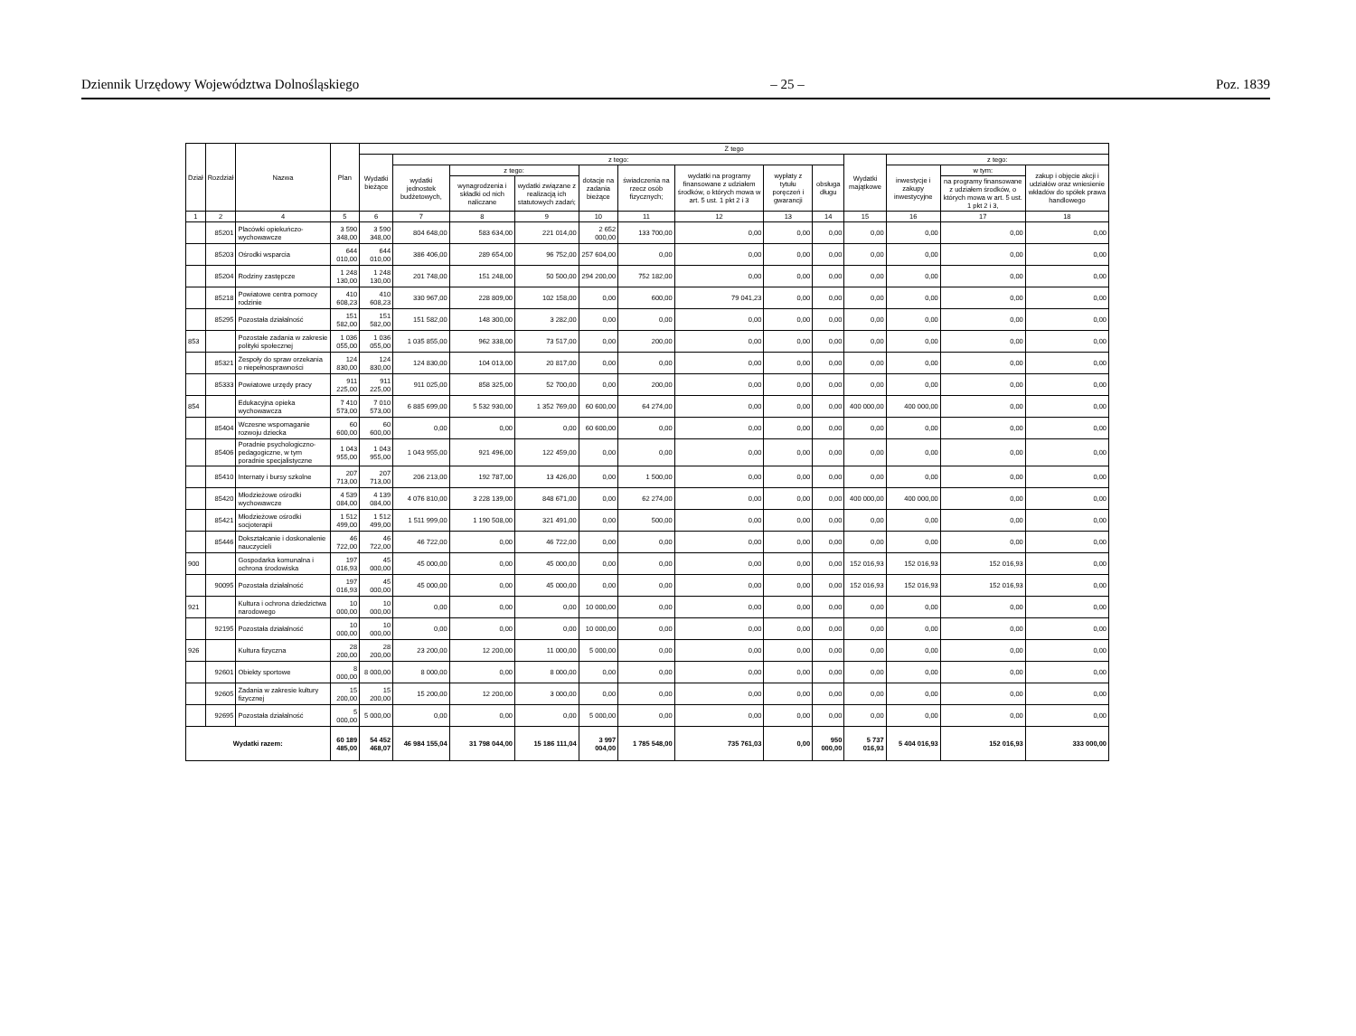Dziennik Urzędowy Województwa Dolnośląskiego – 25 – Poz. 1839
| Dział | Rozdział | Nazwa | Plan | Z tego | | | | | | | | | | | | |
| --- | --- | --- | --- | --- | --- | --- | --- | --- | --- | --- | --- | --- | --- | --- | --- | --- |
| | | | | Wydatki bieżące | z tego: | | | | | | | | Wydatki majątkowe | z tego: | | |
| | | | | | wydatki jednostek budżetowych, | z tego: | | dotacje na zadania bieżące | świadczenia na rzecz osób fizycznych; | wydatki na programy finansowane z udziałem środków, o których mowa w art. 5 ust. 1 pkt 2 i 3 | wypłaty z tytułu poręczeń i gwarancji | obsługa długu | | inwestycje i zakupy inwestycyjne | w tym: | zakup i objęcie akcji i udziałów oraz wniesienie wkładów do spółek prawa handlowego |
| | | | | | | wynagrodzenia i składki od nich naliczane | wydatki związane z realizacją ich statutowych zadań; | | | | | | | | na programy finansowane z udziałem środków, o których mowa w art. 5 ust. 1 pkt 2 i 3, | |
| 1 | 2 | 4 | 5 | 6 | 7 | 8 | 9 | 10 | 11 | 12 | 13 | 14 | 15 | 16 | 17 | 18 |
| | 85201 | Placówki opiekuńczo-wychowawcze | 3 590 348,00 | 3 590 348,00 | 804 648,00 | 583 634,00 | 221 014,00 | 2 652 000,00 | 133 700,00 | 0,00 | 0,00 | 0,00 | 0,00 | 0,00 | 0,00 | 0,00 |
| | 85203 | Ośrodki wsparcia | 644 010,00 | 644 010,00 | 386 406,00 | 289 654,00 | 96 752,00 | 257 604,00 | 0,00 | 0,00 | 0,00 | 0,00 | 0,00 | 0,00 | 0,00 | 0,00 |
| | 85204 | Rodziny zastępcze | 1 248 130,00 | 1 248 130,00 | 201 748,00 | 151 248,00 | 50 500,00 | 294 200,00 | 752 182,00 | 0,00 | 0,00 | 0,00 | 0,00 | 0,00 | 0,00 | 0,00 |
| | 85218 | Powiatowe centra pomocy rodzinie | 410 608,23 | 410 608,23 | 330 967,00 | 228 809,00 | 102 158,00 | 0,00 | 600,00 | 79 041,23 | 0,00 | 0,00 | 0,00 | 0,00 | 0,00 | 0,00 |
| | 85295 | Pozostała działalność | 151 582,00 | 151 582,00 | 151 582,00 | 148 300,00 | 3 282,00 | 0,00 | 0,00 | 0,00 | 0,00 | 0,00 | 0,00 | 0,00 | 0,00 | 0,00 |
| 853 | | Pozostałe zadania w zakresie polityki społecznej | 1 036 055,00 | 1 036 055,00 | 1 035 855,00 | 962 338,00 | 73 517,00 | 0,00 | 200,00 | 0,00 | 0,00 | 0,00 | 0,00 | 0,00 | 0,00 | 0,00 |
| | 85321 | Zespoły do spraw orzekania o niepełnosprawności | 124 830,00 | 124 830,00 | 124 830,00 | 104 013,00 | 20 817,00 | 0,00 | 0,00 | 0,00 | 0,00 | 0,00 | 0,00 | 0,00 | 0,00 | 0,00 |
| | 85333 | Powiatowe urzędy pracy | 911 225,00 | 911 225,00 | 911 025,00 | 858 325,00 | 52 700,00 | 0,00 | 200,00 | 0,00 | 0,00 | 0,00 | 0,00 | 0,00 | 0,00 | 0,00 |
| 854 | | Edukacyjna opieka wychowawcza | 7 410 573,00 | 7 010 573,00 | 6 885 699,00 | 5 532 930,00 | 1 352 769,00 | 60 600,00 | 64 274,00 | 0,00 | 0,00 | 0,00 | 400 000,00 | 400 000,00 | 0,00 | 0,00 |
| | 85404 | Wczesne wspomaganie rozwoju dziecka | 60 600,00 | 60 600,00 | 0,00 | 0,00 | 0,00 | 60 600,00 | 0,00 | 0,00 | 0,00 | 0,00 | 0,00 | 0,00 | 0,00 | 0,00 |
| | 85406 | Poradnie psychologiczno-pedagogiczne, w tym poradnie specjalistyczne | 1 043 955,00 | 1 043 955,00 | 1 043 955,00 | 921 496,00 | 122 459,00 | 0,00 | 0,00 | 0,00 | 0,00 | 0,00 | 0,00 | 0,00 | 0,00 | 0,00 |
| | 85410 | Internaty i bursy szkolne | 207 713,00 | 207 713,00 | 206 213,00 | 192 787,00 | 13 426,00 | 0,00 | 1 500,00 | 0,00 | 0,00 | 0,00 | 0,00 | 0,00 | 0,00 | 0,00 |
| | 85420 | Młodzieżowe ośrodki wychowawcze | 4 539 084,00 | 4 139 084,00 | 4 076 810,00 | 3 228 139,00 | 848 671,00 | 0,00 | 62 274,00 | 0,00 | 0,00 | 0,00 | 400 000,00 | 400 000,00 | 0,00 | 0,00 |
| | 85421 | Młodzieżowe ośrodki socjoterapii | 1 512 499,00 | 1 512 499,00 | 1 511 999,00 | 1 190 508,00 | 321 491,00 | 0,00 | 500,00 | 0,00 | 0,00 | 0,00 | 0,00 | 0,00 | 0,00 | 0,00 |
| | 85446 | Dokształcanie i doskonalenie nauczycieli | 46 722,00 | 46 722,00 | 46 722,00 | 0,00 | 46 722,00 | 0,00 | 0,00 | 0,00 | 0,00 | 0,00 | 0,00 | 0,00 | 0,00 | 0,00 |
| 900 | | Gospodarka komunalna i ochrona środowiska | 197 016,93 | 45 000,00 | 45 000,00 | 0,00 | 45 000,00 | 0,00 | 0,00 | 0,00 | 0,00 | 0,00 | 152 016,93 | 152 016,93 | 152 016,93 | 0,00 |
| | 90095 | Pozostała działalność | 197 016,93 | 45 000,00 | 45 000,00 | 0,00 | 45 000,00 | 0,00 | 0,00 | 0,00 | 0,00 | 0,00 | 152 016,93 | 152 016,93 | 152 016,93 | 0,00 |
| 921 | | Kultura i ochrona dziedzictwa narodowego | 10 000,00 | 10 000,00 | 0,00 | 0,00 | 0,00 | 10 000,00 | 0,00 | 0,00 | 0,00 | 0,00 | 0,00 | 0,00 | 0,00 | 0,00 |
| | 92195 | Pozostała działalność | 10 000,00 | 10 000,00 | 0,00 | 0,00 | 0,00 | 10 000,00 | 0,00 | 0,00 | 0,00 | 0,00 | 0,00 | 0,00 | 0,00 | 0,00 |
| 926 | | Kultura fizyczna | 28 200,00 | 28 200,00 | 23 200,00 | 12 200,00 | 11 000,00 | 5 000,00 | 0,00 | 0,00 | 0,00 | 0,00 | 0,00 | 0,00 | 0,00 | 0,00 |
| | 92601 | Obiekty sportowe | 8 000,00 | 8 000,00 | 8 000,00 | 0,00 | 8 000,00 | 0,00 | 0,00 | 0,00 | 0,00 | 0,00 | 0,00 | 0,00 | 0,00 | 0,00 |
| | 92605 | Zadania w zakresie kultury fizycznej | 15 200,00 | 15 200,00 | 15 200,00 | 12 200,00 | 3 000,00 | 0,00 | 0,00 | 0,00 | 0,00 | 0,00 | 0,00 | 0,00 | 0,00 | 0,00 |
| | 92695 | Pozostała działalność | 5 000,00 | 5 000,00 | 0,00 | 0,00 | 0,00 | 5 000,00 | 0,00 | 0,00 | 0,00 | 0,00 | 0,00 | 0,00 | 0,00 | 0,00 |
| Wydatki razem: | | | 60 189 485,00 | 54 452 468,07 | 46 984 155,04 | 31 798 044,00 | 15 186 111,04 | 3 997 004,00 | 1 785 548,00 | 735 761,03 | 0,00 | 950 000,00 | 5 737 016,93 | 5 404 016,93 | 152 016,93 | 333 000,00 |